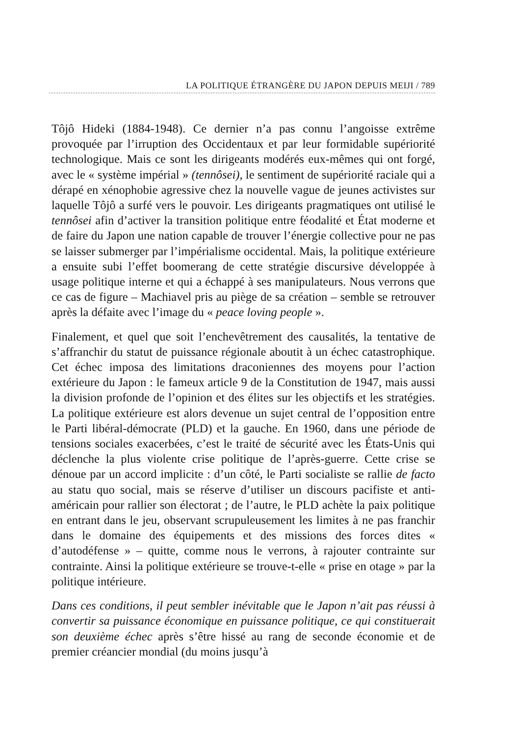LA POLITIQUE ÉTRANGÈRE DU JAPON DEPUIS MEIJI / 789
Tôjô Hideki (1884-1948). Ce dernier n’a pas connu l’angoisse extrême provoquée par l’irruption des Occidentaux et par leur formidable supériorité technologique. Mais ce sont les dirigeants modérés eux-mêmes qui ont forgé, avec le « système impérial » (tennôsei), le sentiment de supériorité raciale qui a dérapé en xénophobie agressive chez la nouvelle vague de jeunes activistes sur laquelle Tôjô a surfé vers le pouvoir. Les dirigeants pragmatiques ont utilisé le tennôsei afin d’activer la transition politique entre féodalité et État moderne et de faire du Japon une nation capable de trouver l’énergie collective pour ne pas se laisser submerger par l’impérialisme occidental. Mais, la politique extérieure a ensuite subi l’effet boomerang de cette stratégie discursive développée à usage politique interne et qui a échappé à ses manipulateurs. Nous verrons que ce cas de figure – Machiavel pris au piège de sa création – semble se retrouver après la défaite avec l’image du « peace loving people ».
Finalement, et quel que soit l’enchevêtrement des causalités, la tentative de s’affranchir du statut de puissance régionale aboutit à un échec catastrophique. Cet échec imposa des limitations draconiennes des moyens pour l’action extérieure du Japon : le fameux article 9 de la Constitution de 1947, mais aussi la division profonde de l’opinion et des élites sur les objectifs et les stratégies. La politique extérieure est alors devenue un sujet central de l’opposition entre le Parti libéral-démocrate (PLD) et la gauche. En 1960, dans une période de tensions sociales exacerbées, c’est le traité de sécurité avec les États-Unis qui déclenche la plus violente crise politique de l’après-guerre. Cette crise se dénoue par un accord implicite : d’un côté, le Parti socialiste se rallie de facto au statu quo social, mais se réserve d’utiliser un discours pacifiste et anti-américain pour rallier son électorat ; de l’autre, le PLD achète la paix politique en entrant dans le jeu, observant scrupuleusement les limites à ne pas franchir dans le domaine des équipements et des missions des forces dites « d’autodéfense » – quitte, comme nous le verrons, à rajouter contrainte sur contrainte. Ainsi la politique extérieure se trouve-t-elle « prise en otage » par la politique intérieure.
Dans ces conditions, il peut sembler inévitable que le Japon n’ait pas réussi à convertir sa puissance économique en puissance politique, ce qui constituerait son deuxième échec après s’être hissé au rang de seconde économie et de premier créancier mondial (du moins jusqu’à